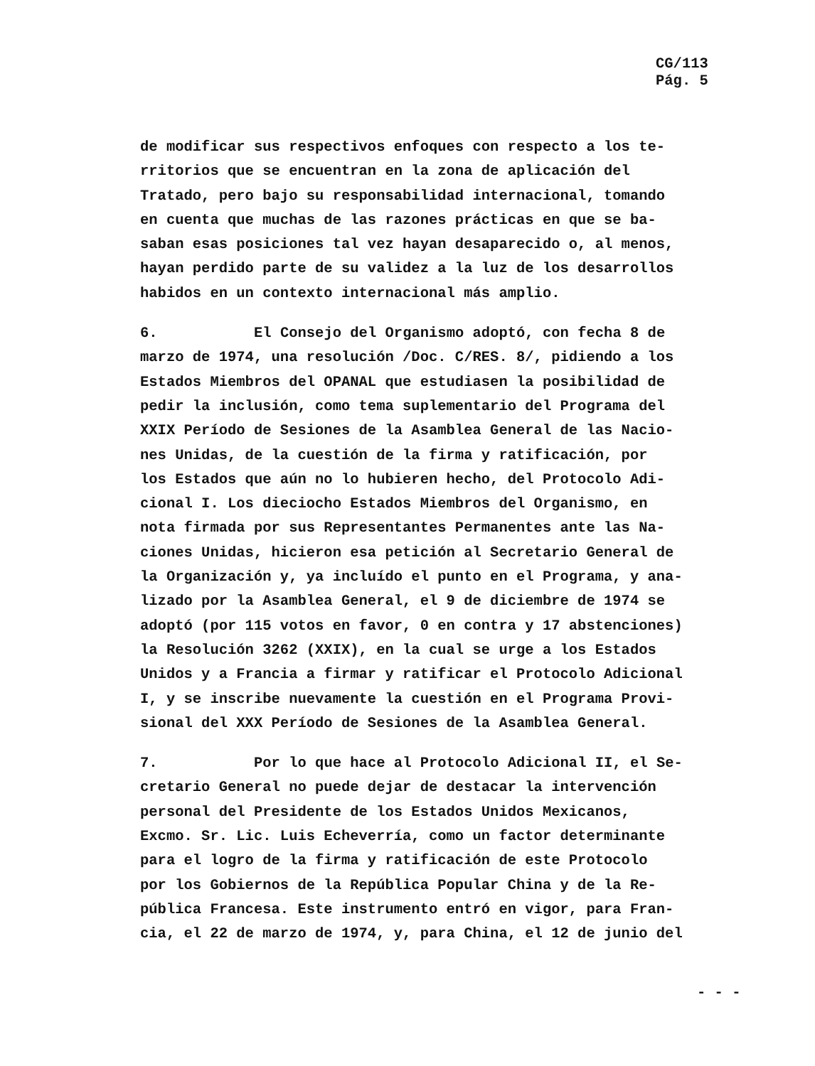CG/113
Pág. 5
de modificar sus respectivos enfoques con respecto a los te-
rritorios que se encuentran en la zona de aplicación del
Tratado, pero bajo su responsabilidad internacional, tomando
en cuenta que muchas de las razones prácticas en que se ba-
saban esas posiciones tal vez hayan desaparecido o, al menos,
hayan perdido parte de su validez a la luz de los desarrollos
habidos en un contexto internacional más amplio.
6. El Consejo del Organismo adoptó, con fecha 8 de
marzo de 1974, una resolución /Doc. C/RES. 8/, pidiendo a los
Estados Miembros del OPANAL que estudiasen la posibilidad de
pedir la inclusión, como tema suplementario del Programa del
XXIX Período de Sesiones de la Asamblea General de las Nacio-
nes Unidas, de la cuestión de la firma y ratificación, por
los Estados que aún no lo hubieren hecho, del Protocolo Adi-
cional I. Los dieciocho Estados Miembros del Organismo, en
nota firmada por sus Representantes Permanentes ante las Na-
ciones Unidas, hicieron esa petición al Secretario General de
la Organización y, ya incluído el punto en el Programa, y ana-
lizado por la Asamblea General, el 9 de diciembre de 1974 se
adoptó (por 115 votos en favor, 0 en contra y 17 abstenciones)
la Resolución 3262 (XXIX), en la cual se urge a los Estados
Unidos y a Francia a firmar y ratificar el Protocolo Adicional
I, y se inscribe nuevamente la cuestión en el Programa Provi-
sional del XXX Período de Sesiones de la Asamblea General.
7. Por lo que hace al Protocolo Adicional II, el Se-
cretario General no puede dejar de destacar la intervención
personal del Presidente de los Estados Unidos Mexicanos,
Excmo. Sr. Lic. Luis Echeverría, como un factor determinante
para el logro de la firma y ratificación de este Protocolo
por los Gobiernos de la República Popular China y de la Re-
pública Francesa. Este instrumento entró en vigor, para Fran-
cia, el 22 de marzo de 1974, y, para China, el 12 de junio del
- - -